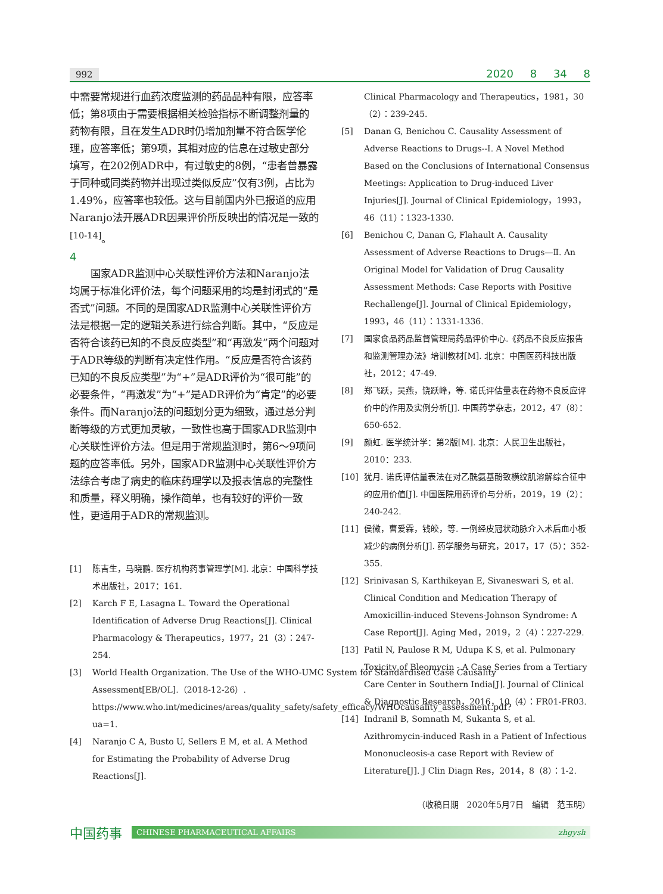992 2020 8 34 8
中需要常规进行血药浓度监测的药品品种有限，应答率低；第8项由于需要根据相关检验指标不断调整剂量的药物有限，且在发生ADR时仍增加剂量不符合医学伦理，应答率低；第9项，其相对应的信息在过敏史部分填写，在202例ADR中，有过敏史的8例，“患者曾暴露于同种或同类药物并出现过类似反应”仅有3例，占比为1.49%，应答率也较低。这与目前国内外已报道的应用Naranjo法开展ADR因果评价所反映出的情况是一致的<sup>[10-14]</sup>。
4
国家ADR监测中心关联性评价方法和Naranjo法均属于标准化评价法，每个问题采用的均是封闭式的“是否式”问题。不同的是国家ADR监测中心关联性评价方法是根据一定的逻辑关系进行综合判断。其中，“反应是否符合该药已知的不良反应类型”和“再激发”两个问题对于ADR等级的判断有决定性作用。“反应是否符合该药已知的不良反应类型”为“+”是ADR评价为“很可能”的必要条件，“再激发”为“+”是ADR评价为“肯定”的必要条件。而Naranjo法的问题划分更为细致，通过总分判断等级的方式更加灵敏，一致性也高于国家ADR监测中心关联性评价方法。但是用于常规监测时，第6～9项问题的应答率低。另外，国家ADR监测中心关联性评价方法综合考虑了病史的临床药理学以及报表信息的完整性和质量，释义明确，操作简单，也有较好的评价一致性，更适用于ADR的常规监测。
[1] 陈吉生，马晓鹂. 医疗机构药事管理学[M]. 北京：中国科学技术出版社，2017：161.
[2] Karch F E, Lasagna L. Toward the Operational Identification of Adverse Drug Reactions[J]. Clinical Pharmacology & Therapeutics，1977，21（3）：247-254.
[3] World Health Organization. The Use of the WHO-UMC System for Standardised Case Causality Assessment[EB/OL].（2018-12-26）. https://www.who.int/medicines/areas/quality_safety/safety_efficacy/WHOcausality_assessment.pdf?ua=1.
[4] Naranjo C A, Busto U, Sellers E M, et al. A Method for Estimating the Probability of Adverse Drug Reactions[J].
Clinical Pharmacology and Therapeutics，1981，30（2）：239-245.
[5] Danan G, Benichou C. Causality Assessment of Adverse Reactions to Drugs--Ⅰ. A Novel Method Based on the Conclusions of International Consensus Meetings: Application to Drug-induced Liver Injuries[J]. Journal of Clinical Epidemiology，1993，46（11）：1323-1330.
[6] Benichou C, Danan G, Flahault A. Causality Assessment of Adverse Reactions to Drugs—Ⅱ. An Original Model for Validation of Drug Causality Assessment Methods: Case Reports with Positive Rechallenge[J]. Journal of Clinical Epidemiology，1993，46（11）：1331-1336.
[7] 国家食品药品监督管理局药品评价中心.《药品不良反应报告和监测管理办法》培训教材[M]. 北京：中国医药科技出版社，2012：47-49.
[8] 郑飞跃，吴燕，饶跃峰，等. 诺氏评估量表在药物不良反应评价中的作用及实例分析[J]. 中国药学杂志，2012，47（8）：650-652.
[9] 颜虹. 医学统计学：第2版[M]. 北京：人民卫生出版社，2010：233.
[10] 犹月. 诺氏评估量表法在对乙酰氨基酚致横纹肌溶解综合征中的应用价值[J]. 中国医院用药评价与分析，2019，19（2）：240-242.
[11] 侯微，曹爱霖，钱皎，等. 一例经皮冠状动脉介入术后血小板减少的病例分析[J]. 药学服务与研究，2017，17（5）：352-355.
[12] Srinivasan S, Karthikeyan E, Sivaneswari S, et al. Clinical Condition and Medication Therapy of Amoxicillin-induced Stevens-Johnson Syndrome: A Case Report[J]. Aging Med，2019，2（4）：227-229.
[13] Patil N, Paulose R M, Udupa K S, et al. Pulmonary Toxicity of Bleomycin - A Case Series from a Tertiary Care Center in Southern India[J]. Journal of Clinical & Diagnostic Research，2016，10（4）：FR01-FR03.
[14] Indranil B, Somnath M, Sukanta S, et al. Azithromycin-induced Rash in a Patient of Infectious Mononucleosis-a case Report with Review of Literature[J]. J Clin Diagn Res，2014，8（8）：1-2.
（收稿日期　2020年5月7日　编辑　范玉明）
中国药事
CHINESE PHARMACEUTICAL AFFAIRS zhgysh